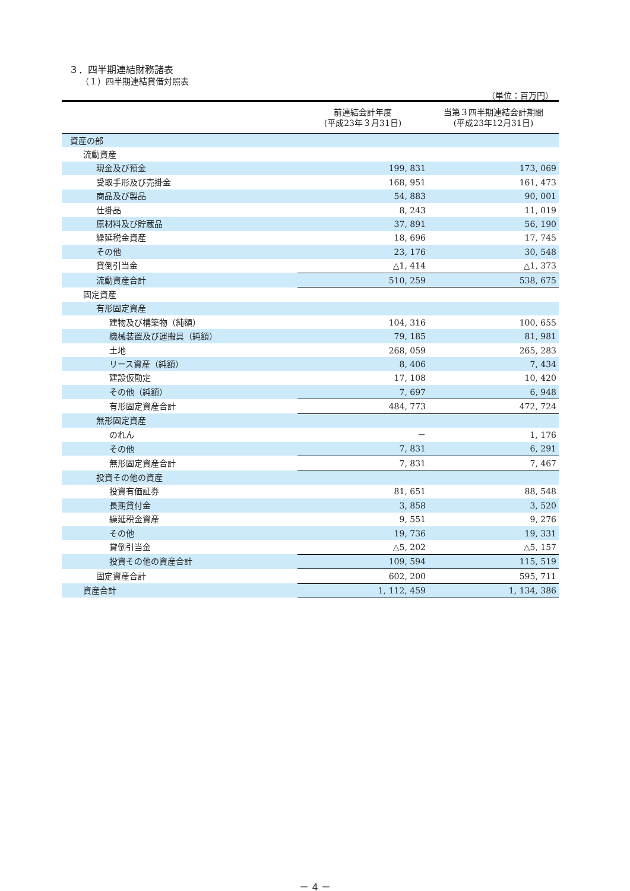３．四半期連結財務諸表
（１）四半期連結貸借対照表
（単位：百万円）
| | 前連結会計年度 (平成23年３月31日) | 当第３四半期連結会計期間 (平成23年12月31日) |
| --- | --- | --- |
| 資産の部 | | |
| 流動資産 | | |
| 現金及び預金 | 199, 831 | 173, 069 |
| 受取手形及び売掛金 | 168, 951 | 161, 473 |
| 商品及び製品 | 54, 883 | 90, 001 |
| 仕掛品 | 8, 243 | 11, 019 |
| 原材料及び貯蔵品 | 37, 891 | 56, 190 |
| 繰延税金資産 | 18, 696 | 17, 745 |
| その他 | 23, 176 | 30, 548 |
| 貸倒引当金 | △1, 414 | △1, 373 |
| 流動資産合計 | 510, 259 | 538, 675 |
| 固定資産 | | |
| 有形固定資産 | | |
| 建物及び構築物（純額） | 104, 316 | 100, 655 |
| 機械装置及び運搬具（純額） | 79, 185 | 81, 981 |
| 土地 | 268, 059 | 265, 283 |
| リース資産（純額） | 8, 406 | 7, 434 |
| 建設仮勘定 | 17, 108 | 10, 420 |
| その他（純額） | 7, 697 | 6, 948 |
| 有形固定資産合計 | 484, 773 | 472, 724 |
| 無形固定資産 | | |
| のれん | － | 1, 176 |
| その他 | 7, 831 | 6, 291 |
| 無形固定資産合計 | 7, 831 | 7, 467 |
| 投資その他の資産 | | |
| 投資有価証券 | 81, 651 | 88, 548 |
| 長期貸付金 | 3, 858 | 3, 520 |
| 繰延税金資産 | 9, 551 | 9, 276 |
| その他 | 19, 736 | 19, 331 |
| 貸倒引当金 | △5, 202 | △5, 157 |
| 投資その他の資産合計 | 109, 594 | 115, 519 |
| 固定資産合計 | 602, 200 | 595, 711 |
| 資産合計 | 1, 112, 459 | 1, 134, 386 |
－ 4 －